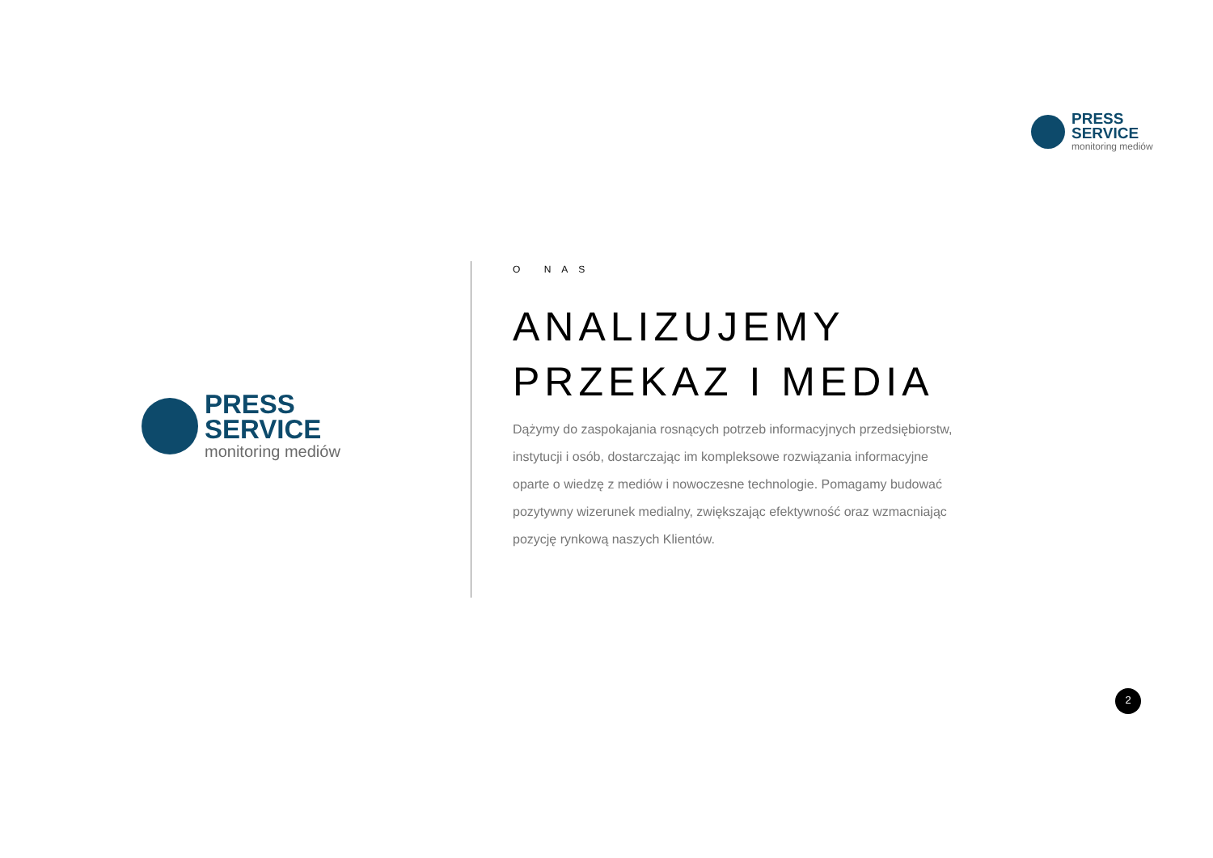PRESS
SERVICE
monitoring mediów
PRESS
SERVICE
monitoring mediów
O NAS
ANALIZUJEMY
PRZEKAZ I MEDIA
Dążymy do zaspokajania rosnących potrzeb informacyjnych przedsiębiorstw, instytucji i osób, dostarczając im kompleksowe rozwiązania informacyjne oparte o wiedzę z mediów i nowoczesne technologie. Pomagamy budować pozytywny wizerunek medialny, zwiększając efektywność oraz wzmacniając pozycję rynkową naszych Klientów.
2